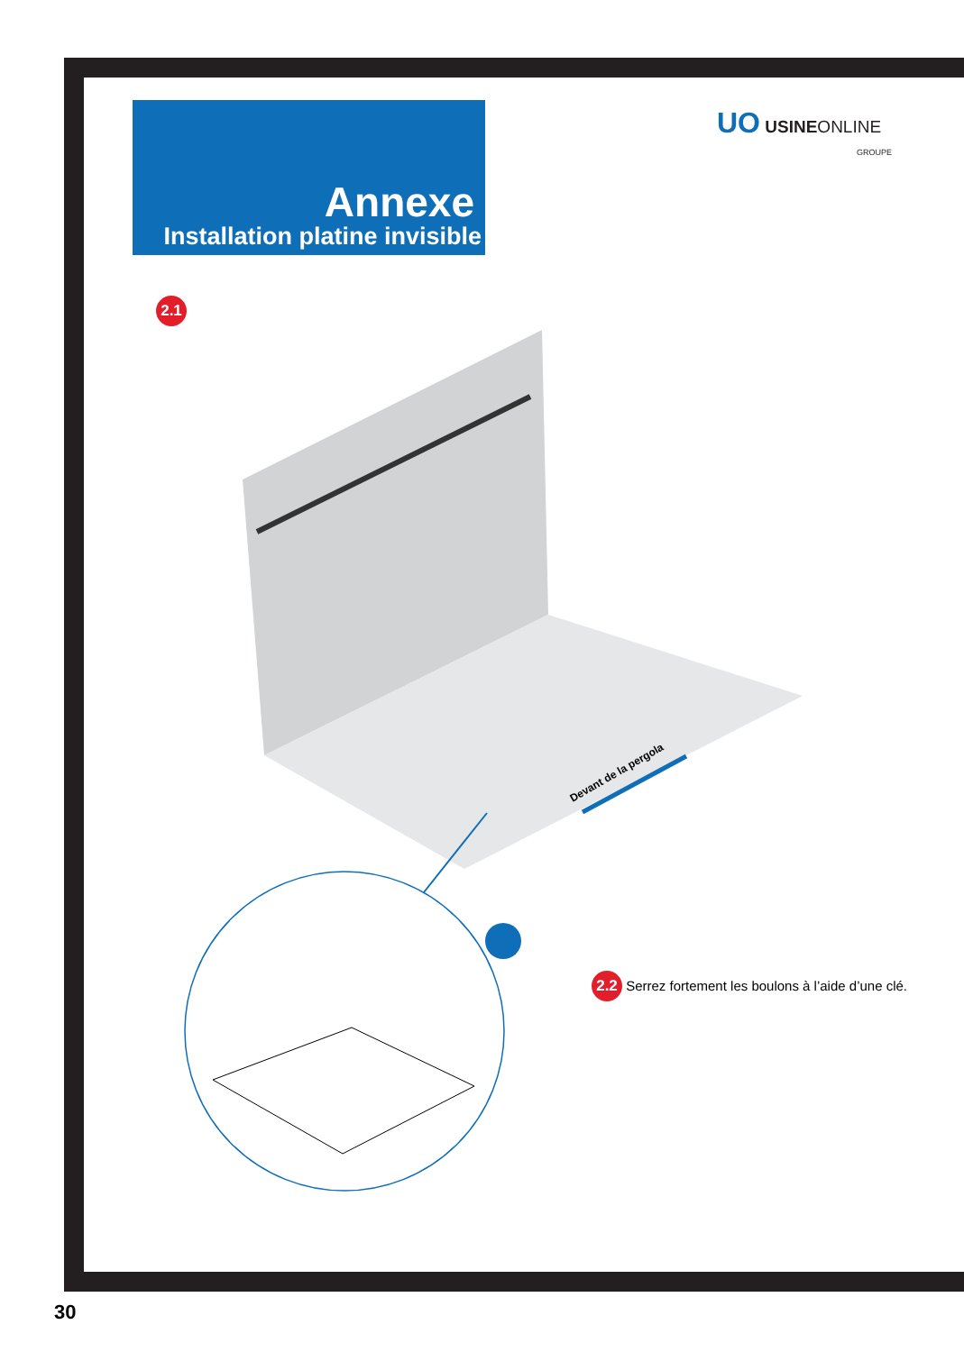Annexe
Installation platine invisible
UO USINEONLINE
GROUPE
2.1
Devant de la pergola
2.2 Serrez fortement les boulons à l’aide d’une clé.
30